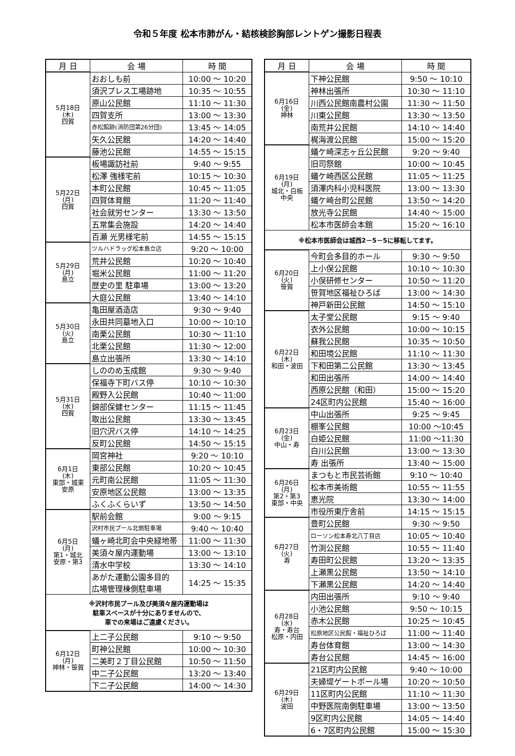令和５年度 松本市肺がん・結核検診胸部レントゲン撮影日程表
| 月 日 | 会 場 | 時 間 |
| --- | --- | --- |
| 5月18日 (木) 四賀 | おおしも前 | 10:00 ～ 10:20 |
| | 須沢プレス工場跡地 | 10:35 ～ 10:55 |
| | 原山公民館 | 11:10 ～ 11:30 |
| | 四賀支所 | 13:00 ～ 13:30 |
| | 赤松館跡(消防団第26分団) | 13:45 ～ 14:05 |
| | 矢久公民館 | 14:20 ～ 14:40 |
| | 藤池公民館 | 14:55 ～ 15:15 |
| 5月22日 (月) 四賀 | 板場諏訪社前 | 9:40 ～ 9:55 |
| | 松澤 強様宅前 | 10:15 ～ 10:30 |
| | 本町公民館 | 10:45 ～ 11:05 |
| | 四賀体育館 | 11:20 ～ 11:40 |
| | 社会就労センター | 13:30 ～ 13:50 |
| | 五常集会施設 | 14:20 ～ 14:40 |
| | 百瀬 光男様宅前 | 14:55 ～ 15:15 |
| 5月29日 (月) 島立 | ツルハドラッグ松本島立店 | 9:20 ～ 10:00 |
| | 荒井公民館 | 10:20 ～ 10:40 |
| | 堀米公民館 | 11:00 ～ 11:20 |
| | 歴史の里 駐車場 | 13:00 ～ 13:20 |
| | 大庭公民館 | 13:40 ～ 14:10 |
| 5月30日 (火) 島立 | 亀田屋酒造店 | 9:30 ～ 9:40 |
| | 永田共同墓地入口 | 10:00 ～ 10:10 |
| | 南栗公民館 | 10:30 ～ 11:10 |
| | 北栗公民館 | 11:30 ～ 12:00 |
| | 島立出張所 | 13:30 ～ 14:10 |
| 5月31日 (水) 四賀 | しののめ玉成館 | 9:30 ～ 9:40 |
| | 保福寺下町バス停 | 10:10 ～ 10:30 |
| | 殿野入公民館 | 10:40 ～ 11:00 |
| | 錦部保健センター | 11:15 ～ 11:45 |
| | 取出公民館 | 13:30 ～ 13:45 |
| | 旧穴沢バス停 | 14:10 ～ 14:25 |
| | 反町公民館 | 14:50 ～ 15:15 |
| 6月1日 (木) 東部・城東 安原 | 岡宮神社 | 9:20 ～ 10:10 |
| | 東部公民館 | 10:20 ～ 10:45 |
| | 元町南公民館 | 11:05 ～ 11:30 |
| | 安原地区公民館 | 13:00 ～ 13:35 |
| | ふくふくらいず | 13:50 ～ 14:50 |
| 6月5日 (月) 第1・城北 安原・第3 | 駅前会館 | 9:00 ～ 9:15 |
| | 沢村市民プール北側駐車場 | 9:40 ～ 10:40 |
| | 蟻ヶ崎北町会中央緑地帯 | 11:00 ～ 11:30 |
| | 美須々屋内運動場 | 13:00 ～ 13:10 |
| | 清水中学校 | 13:30 ～ 14:10 |
| | あがた運動公園多目的 広場管理棟側駐車場 | 14:25 ～ 15:35 |
| ※沢村市民プール及び美須々屋内運動場は 駐車スペースが十分にありませんので、 車での来場はご遠慮ください。 | | |
| 6月12日 (月) 神林・笹賀 | 上二子公民館 | 9:10 ～ 9:50 |
| | 町神公民館 | 10:00 ～ 10:30 |
| | 二美町２丁目公民館 | 10:50 ～ 11:50 |
| | 中二子公民館 | 13:20 ～ 13:40 |
| | 下二子公民館 | 14:00 ～ 14:30 |
| 月 日 | 会 場 | 時 間 |
| --- | --- | --- |
| 6月16日 (金) 神林 | 下神公民館 | 9:50 ～ 10:10 |
| | 神林出張所 | 10:30 ～ 11:10 |
| | 川西公民館南農村公園 | 11:30 ～ 11:50 |
| | 川東公民館 | 13:30 ～ 13:50 |
| | 南荒井公民館 | 14:10 ～ 14:40 |
| | 梶海渡公民館 | 15:00 ～ 15:20 |
| 6月19日 (月) 城北・白板 中央 | 蟻ケ崎深志ヶ丘公民館 | 9:20 ～ 9:40 |
| | 旧司祭館 | 10:00 ～ 10:45 |
| | 蟻ケ崎西区公民館 | 11:05 ～ 11:25 |
| | 須澤内科小児科医院 | 13:00 ～ 13:30 |
| | 蟻ケ崎台町公民館 | 13:50 ～ 14:20 |
| | 放光寺公民館 | 14:40 ～ 15:00 |
| | 松本市医師会本館 | 15:20 ～ 16:10 |
| ※松本市医師会は城西2－5－5に移転してます。 | | |
| 6月20日 (火) 笹賀 | 今町会多目的ホール | 9:30 ～ 9:50 |
| | 上小俣公民館 | 10:10 ～ 10:30 |
| | 小俣研修センター | 10:50 ～ 11:20 |
| | 笹賀地区福祉ひろば | 13:00 ～ 14:30 |
| | 神戸新田公民館 | 14:50 ～ 15:10 |
| 6月22日 (木) 和田・波田 | 太子堂公民館 | 9:15 ～ 9:40 |
| | 衣外公民館 | 10:00 ～ 10:15 |
| | 蘇我公民館 | 10:35 ～ 10:50 |
| | 和田境公民館 | 11:10 ～ 11:30 |
| | 下和田第二公民館 | 13:30 ～ 13:45 |
| | 和田出張所 | 14:00 ～ 14:40 |
| | 西原公民館（和田） | 15:00 ～ 15:20 |
| | 24区町内公民館 | 15:40 ～ 16:00 |
| 6月23日 (金) 中山・寿 | 中山出張所 | 9:25 ～ 9:45 |
| | 棚峯公民館 | 10:00 ～10:45 |
| | 白姫公民館 | 11:00 ～11:30 |
| | 白川公民館 | 13:00 ～ 13:30 |
| | 寿 出張所 | 13:40 ～ 15:00 |
| 6月26日 (月) 第2・第3 東部・中央 | まつもと市民芸術館 | 9:10 ～ 10:40 |
| | 松本市美術館 | 10:55 ～ 11:55 |
| | 恵光院 | 13:30 ～ 14:00 |
| | 市役所東庁舎前 | 14:15 ～ 15:15 |
| 6月27日 (火) 寿 | 豊町公民館 | 9:30 ～ 9:50 |
| | ローソン松本寿北八丁目店 | 10:05 ～ 10:40 |
| | 竹渕公民館 | 10:55 ～ 11:40 |
| | 寿田町公民館 | 13:20 ～ 13:35 |
| | 上瀬黒公民館 | 13:50 ～ 14:10 |
| | 下瀬黒公民館 | 14:20 ～ 14:40 |
| 6月28日 (水) 寿・寿台 松原・内田 | 内田出張所 | 9:10 ～ 9:40 |
| | 小池公民館 | 9:50 ～ 10:15 |
| | 赤木公民館 | 10:25 ～ 10:45 |
| | 松原地区公民館・福祉ひろば | 11:00 ～ 11:40 |
| | 寿台体育館 | 13:00 ～ 14:30 |
| | 寿台公民館 | 14:45 ～ 16:00 |
| 6月29日 (木) 波田 | 21区町内公民館 | 9:40 ～ 10:00 |
| | 夫婦堤ゲートボール場 | 10:20 ～ 10:50 |
| | 11区町内公民館 | 11:10 ～ 11:30 |
| | 中野医院南側駐車場 | 13:00 ～ 13:50 |
| | 9区町内公民館 | 14:05 ～ 14:40 |
| | 6・7区町内公民館 | 15:00 ～ 15:30 |